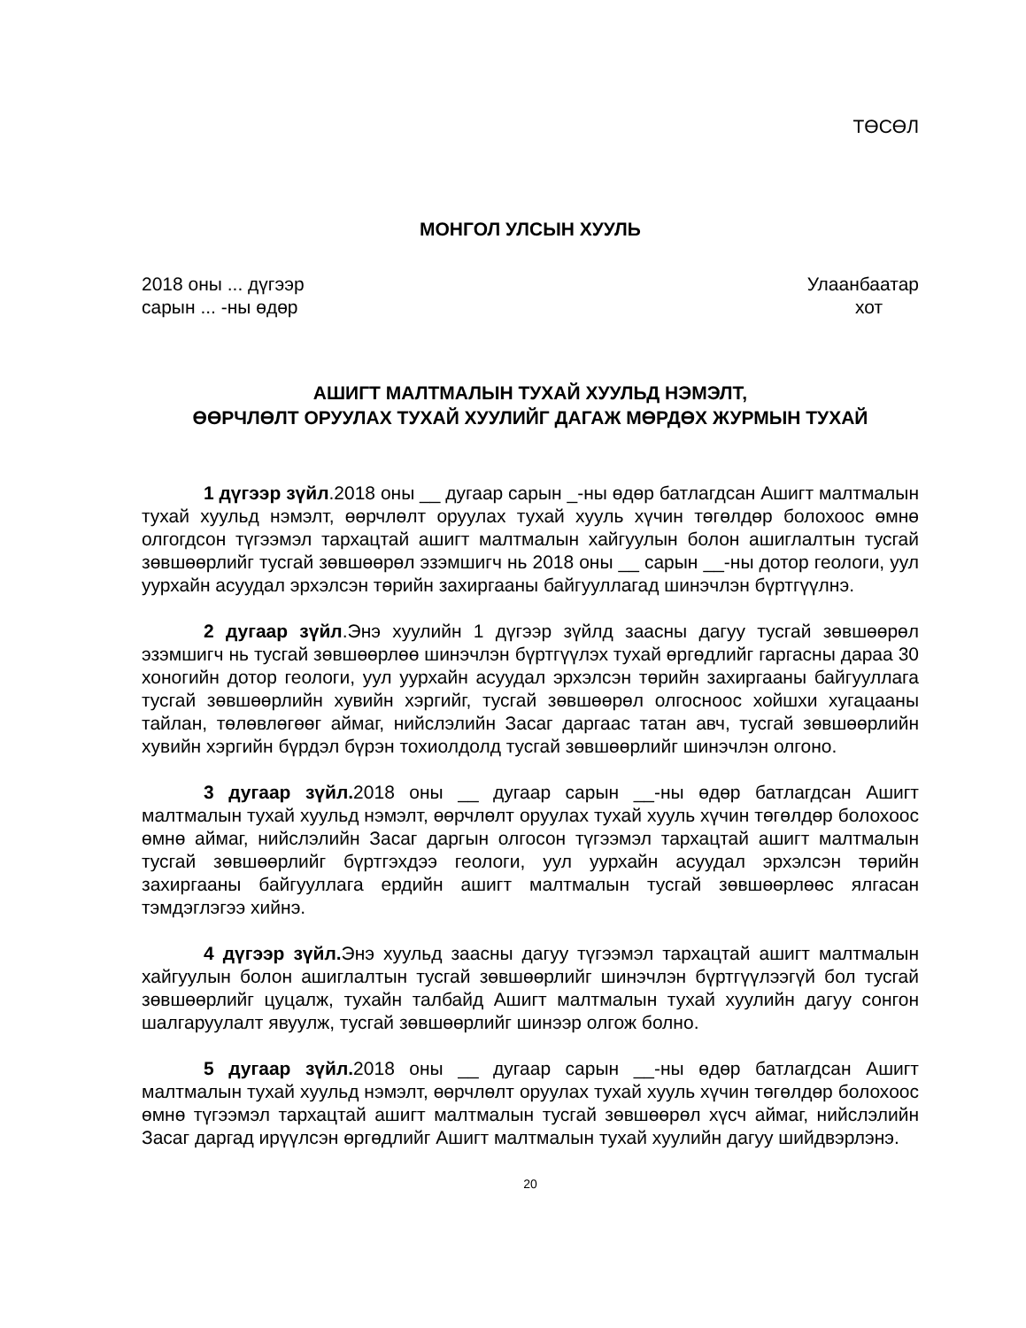ТӨСӨЛ
МОНГОЛ УЛСЫН ХУУЛЬ
2018 оны ... дүгээр
сарын ... -ны өдөр
Улаанбаатар
хот
АШИГТ МАЛТМАЛЫН ТУХАЙ ХУУЛЬД НЭМЭЛТ,
ӨӨРЧЛӨЛТ ОРУУЛАХ ТУХАЙ ХУУЛИЙГ ДАГАЖ МӨРДӨХ ЖУРМЫН ТУХАЙ
1 дүгээр зүйл.2018 оны __ дугаар сарын _-ны өдөр батлагдсан Ашигт малтмалын тухай хуульд нэмэлт, өөрчлөлт оруулах тухай хууль хүчин төгөлдөр болохоос өмнө олгогдсон түгээмэл тархацтай ашигт малтмалын хайгуулын болон ашиглалтын тусгай зөвшөөрлийг тусгай зөвшөөрөл эзэмшигч нь 2018 оны __ сарын __-ны дотор геологи, уул уурхайн асуудал эрхэлсэн төрийн захиргааны байгууллагад шинэчлэн бүртгүүлнэ.
2 дугаар зүйл.Энэ хуулийн 1 дүгээр зүйлд заасны дагуу тусгай зөвшөөрөл эзэмшигч нь тусгай зөвшөөрлөө шинэчлэн бүртгүүлэх тухай өргөдлийг гаргасны дараа 30 хоногийн дотор геологи, уул уурхайн асуудал эрхэлсэн төрийн захиргааны байгууллага тусгай зөвшөөрлийн хувийн хэргийг, тусгай зөвшөөрөл олгосноос хойшхи хугацааны тайлан, төлөвлөгөөг аймаг, нийслэлийн Засаг даргаас татан авч, тусгай зөвшөөрлийн хувийн хэргийн бүрдэл бүрэн тохиолдолд тусгай зөвшөөрлийг шинэчлэн олгоно.
3 дугаар зүйл. 2018 оны __ дугаар сарын __-ны өдөр батлагдсан Ашигт малтмалын тухай хуульд нэмэлт, өөрчлөлт оруулах тухай хууль хүчин төгөлдөр болохоос өмнө аймаг, нийслэлийн Засаг даргын олгосон түгээмэл тархацтай ашигт малтмалын тусгай зөвшөөрлийг бүртгэхдээ геологи, уул уурхайн асуудал эрхэлсэн төрийн захиргааны байгууллага ердийн ашигт малтмалын тусгай зөвшөөрлөөс ялгасан тэмдэглэгээ хийнэ.
4 дүгээр зүйл. Энэ хуульд заасны дагуу түгээмэл тархацтай ашигт малтмалын хайгуулын болон ашиглалтын тусгай зөвшөөрлийг шинэчлэн бүртгүүлээгүй бол тусгай зөвшөөрлийг цуцалж, тухайн талбайд Ашигт малтмалын тухай хуулийн дагуу сонгон шалгаруулалт явуулж, тусгай зөвшөөрлийг шинээр олгож болно.
5 дугаар зүйл. 2018 оны __ дугаар сарын __-ны өдөр батлагдсан Ашигт малтмалын тухай хуульд нэмэлт, өөрчлөлт оруулах тухай хууль хүчин төгөлдөр болохоос өмнө түгээмэл тархацтай ашигт малтмалын тусгай зөвшөөрөл хүсч аймаг, нийслэлийн Засаг даргад ирүүлсэн өргөдлийг Ашигт малтмалын тухай хуулийн дагуу шийдвэрлэнэ.
20